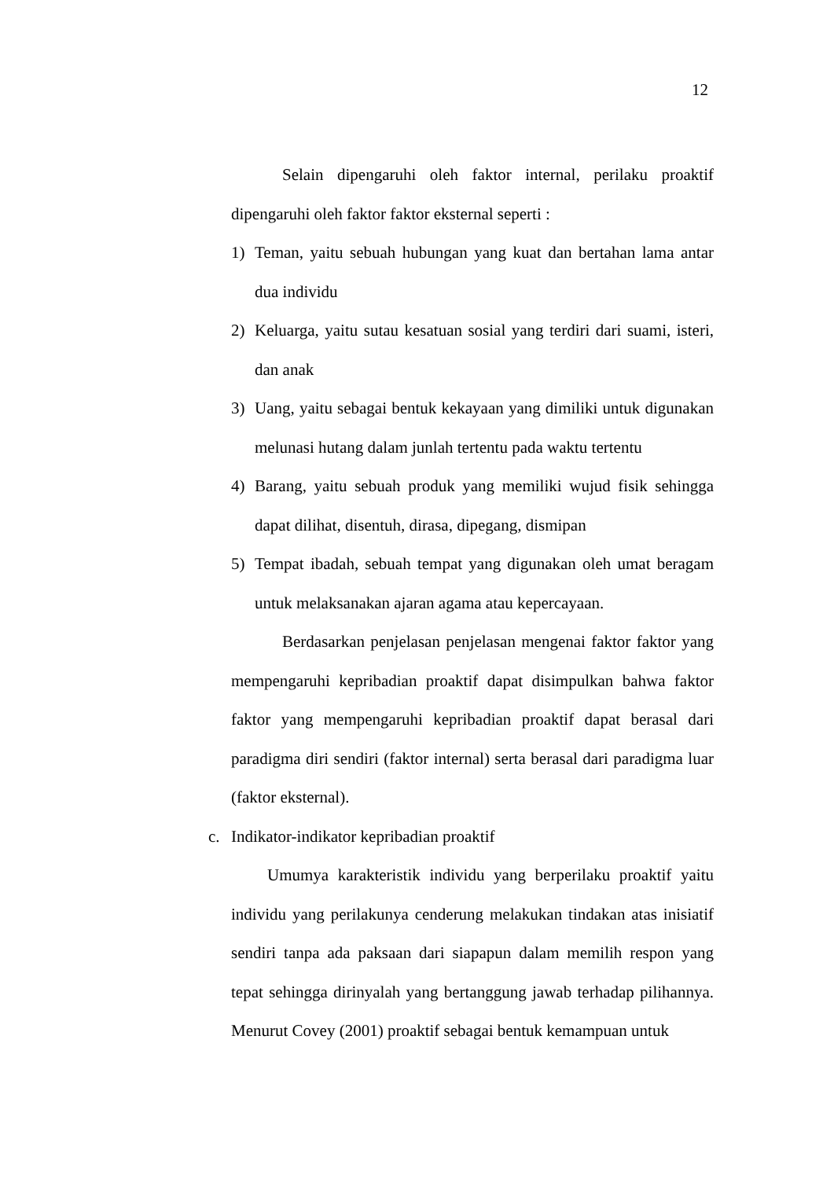12
Selain dipengaruhi oleh faktor internal, perilaku proaktif dipengaruhi oleh faktor faktor eksternal seperti :
1) Teman, yaitu sebuah hubungan yang kuat dan bertahan lama antar dua individu
2) Keluarga, yaitu sutau kesatuan sosial yang terdiri dari suami, isteri, dan anak
3) Uang, yaitu sebagai bentuk kekayaan yang dimiliki untuk digunakan melunasi hutang dalam junlah tertentu pada waktu tertentu
4) Barang, yaitu sebuah produk yang memiliki wujud fisik sehingga dapat dilihat, disentuh, dirasa, dipegang, dismipan
5) Tempat ibadah, sebuah tempat yang digunakan oleh umat beragam untuk melaksanakan ajaran agama atau kepercayaan.
Berdasarkan penjelasan penjelasan mengenai faktor faktor yang mempengaruhi kepribadian proaktif dapat disimpulkan bahwa faktor faktor yang mempengaruhi kepribadian proaktif dapat berasal dari paradigma diri sendiri (faktor internal) serta berasal dari paradigma luar (faktor eksternal).
c. Indikator-indikator kepribadian proaktif
Umumya karakteristik individu yang berperilaku proaktif yaitu individu yang perilakunya cenderung melakukan tindakan atas inisiatif sendiri tanpa ada paksaan dari siapapun dalam memilih respon yang tepat sehingga dirinyalah yang bertanggung jawab terhadap pilihannya. Menurut Covey (2001) proaktif sebagai bentuk kemampuan untuk